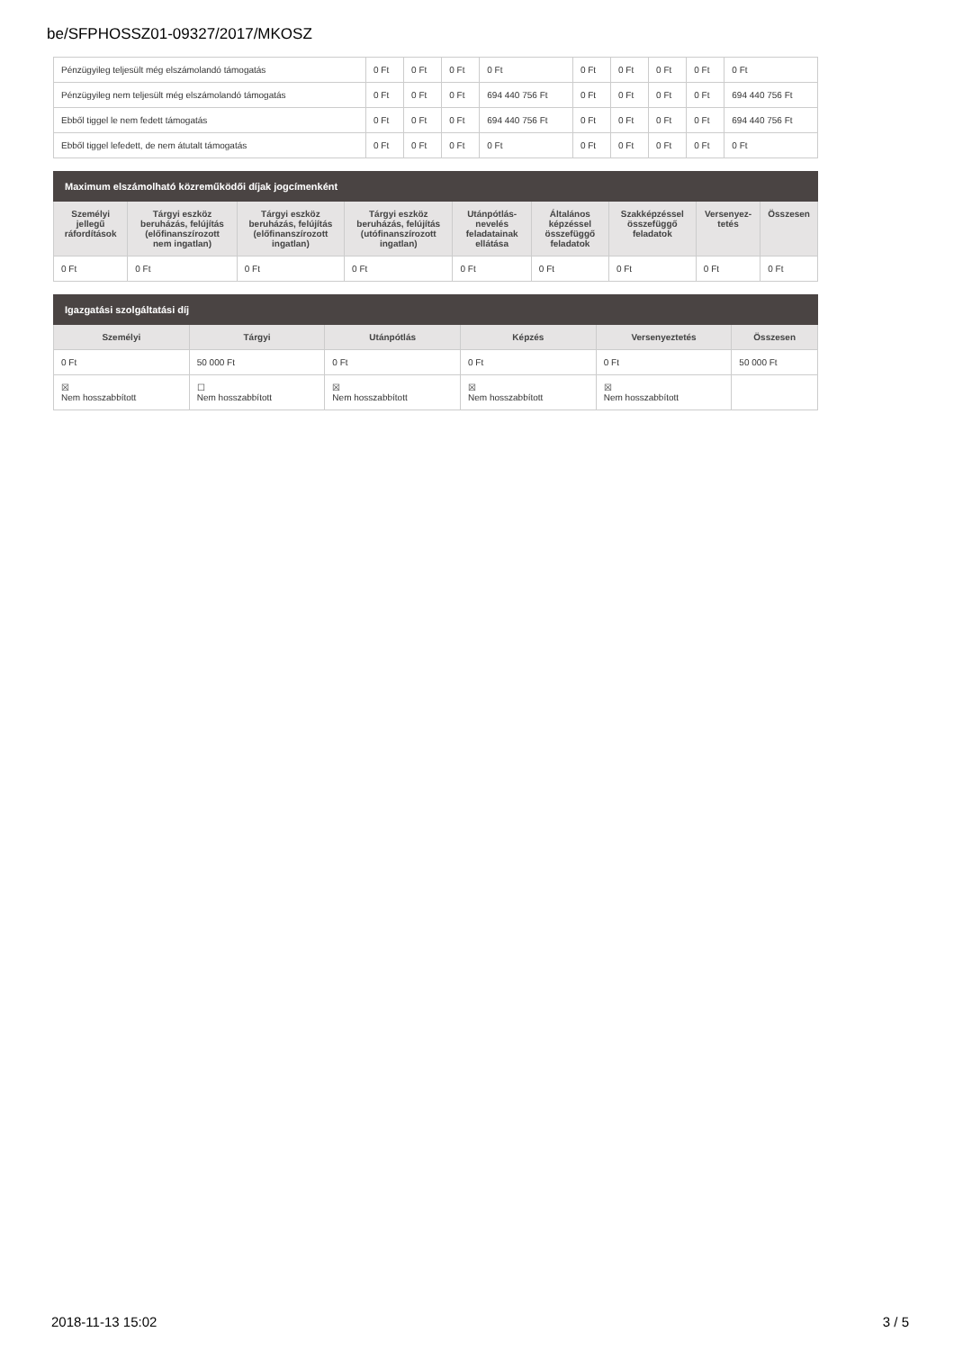be/SFPHOSSZ01-09327/2017/MKOSZ
| Pénzügyileg teljesült még elszámolandó támogatás | 0 Ft | 0 Ft | 0 Ft | 0 Ft | 0 Ft | 0 Ft | 0 Ft | 0 Ft | 0 Ft |
| Pénzügyileg nem teljesült még elszámolandó támogatás | 0 Ft | 0 Ft | 0 Ft | 694 440 756 Ft | 0 Ft | 0 Ft | 0 Ft | 0 Ft | 694 440 756 Ft |
| Ebből tiggel le nem fedett támogatás | 0 Ft | 0 Ft | 0 Ft | 694 440 756 Ft | 0 Ft | 0 Ft | 0 Ft | 0 Ft | 694 440 756 Ft |
| Ebből tiggel lefedett, de nem átutalt támogatás | 0 Ft | 0 Ft | 0 Ft | 0 Ft | 0 Ft | 0 Ft | 0 Ft | 0 Ft | 0 Ft |
| Maximum elszámolható közreműködői díjak jogcímenként | | | | | | | | |
| --- | --- | --- | --- | --- | --- | --- | --- | --- |
| Személyi jellegű ráfordítások | Tárgyi eszköz beruházás, felújítás (előfinanszírozott nem ingatlan) | Tárgyi eszköz beruházás, felújítás (előfinanszírozott ingatlan) | Tárgyi eszköz beruházás, felújítás (utófinanszírozott ingatlan) | Utánpótlás-nevelés feladatainak ellátása | Általános képzéssel összefüggő feladatok | Szakképzéssel összefüggő feladatok | Versenyez-tetés | Összesen |
| 0 Ft | 0 Ft | 0 Ft | 0 Ft | 0 Ft | 0 Ft | 0 Ft | 0 Ft | 0 Ft |
| Igazgatási szolgáltatási díj | | | | | |
| --- | --- | --- | --- | --- | --- |
| Személyi | Tárgyi | Utánpótlás | Képzés | Versenyeztetés | Összesen |
| 0 Ft | 50 000 Ft | 0 Ft | 0 Ft | 0 Ft | 50 000 Ft |
| ☒ Nem hosszabbított | ☐ Nem hosszabbított | ☒ Nem hosszabbított | ☒ Nem hosszabbított | ☒ Nem hosszabbított | |
2018-11-13 15:02 3 / 5